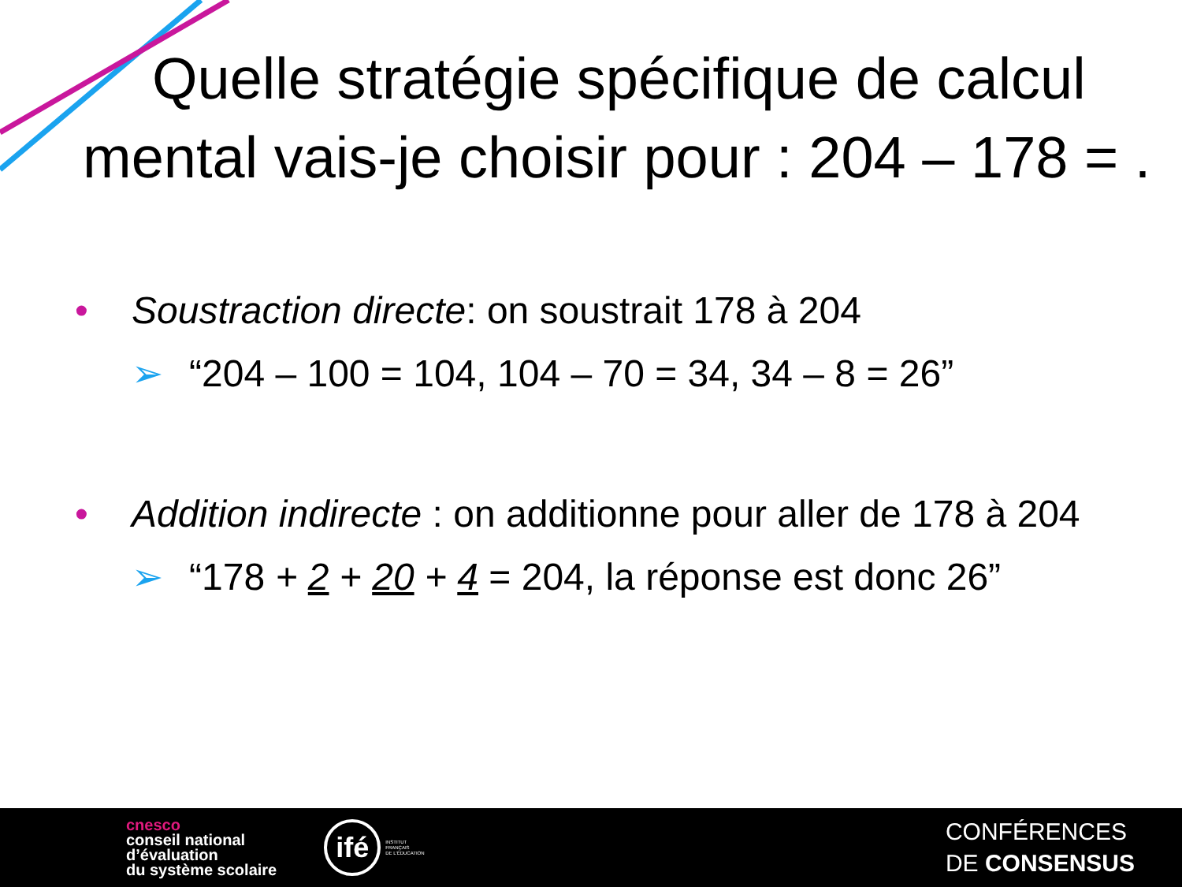Quelle stratégie spécifique de calcul
mental vais-je choisir pour : 204 – 178 = .
• Soustraction directe: on soustrait 178 à 204
➢ “204 – 100 = 104, 104 – 70 = 34, 34 – 8 = 26”
• Addition indirecte : on additionne pour aller de 178 à 204
➢ “178 + 2 + 20 + 4 = 204, la réponse est donc 26”
cnesco
conseil national
d’évaluation
du système scolaire
ifé
INSTITUT
FRANÇAIS
DE L'ÉDUCATION
CONFÉRENCES
DE CONSENSUS